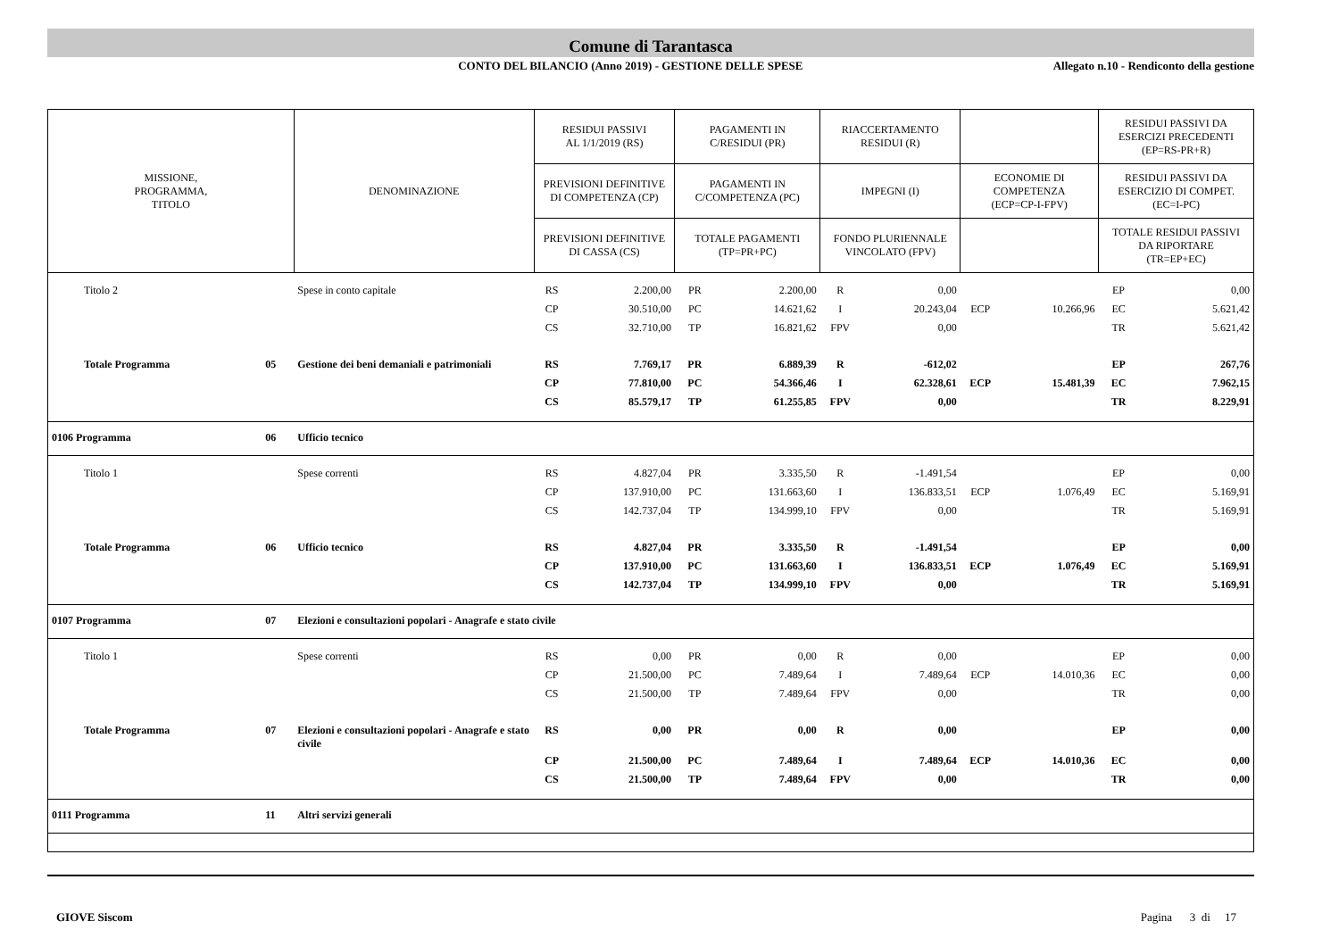Comune di Tarantasca
CONTO DEL BILANCIO (Anno 2019) - GESTIONE DELLE SPESE
Allegato n.10 - Rendiconto della gestione
| MISSIONE, PROGRAMMA, TITOLO | | DENOMINAZIONE | RESIDUI PASSIVI AL 1/1/2019 (RS) | | PAGAMENTI IN C/RESIDUI (PR) | | RIACCERTAMENTO RESIDUI (R) | | | | RESIDUI PASSIVI DA ESERCIZI PRECEDENTI (EP=RS-PR+R) | |
| --- | --- | --- | --- | --- | --- | --- | --- | --- | --- | --- | --- | --- |
| | | | PREVISIONI DEFINITIVE DI COMPETENZA (CP) | | PAGAMENTI IN C/COMPETENZA (PC) | | IMPEGNI (I) | | ECONOMIE DI COMPETENZA (ECP=CP-I-FPV) | | RESIDUI PASSIVI DA ESERCIZIO DI COMPET. (EC=I-PC) | |
| | | | PREVISIONI DEFINITIVE DI CASSA (CS) | | TOTALE PAGAMENTI (TP=PR+PC) | | FONDO PLURIENNALE VINCOLATO (FPV) | | | | TOTALE RESIDUI PASSIVI DA RIPORTARE (TR=EP+EC) | |
| Titolo 2 | | Spese in conto capitale | RS | 2.200,00 | PR | 2.200,00 | R | 0,00 | | | EP | 0,00 |
| | | | CP | 30.510,00 | PC | 14.621,62 | I | 20.243,04 | ECP | 10.266,96 | EC | 5.621,42 |
| | | | CS | 32.710,00 | TP | 16.821,62 | FPV | 0,00 | | | TR | 5.621,42 |
| Totale Programma | 05 | Gestione dei beni demaniali e patrimoniali | RS | 7.769,17 | PR | 6.889,39 | R | -612,02 | | | EP | 267,76 |
| | | | CP | 77.810,00 | PC | 54.366,46 | I | 62.328,61 | ECP | 15.481,39 | EC | 7.962,15 |
| | | | CS | 85.579,17 | TP | 61.255,85 | FPV | 0,00 | | | TR | 8.229,91 |
| 0106 Programma | 06 | Ufficio tecnico | | | | | | | | | | |
| Titolo 1 | | Spese correnti | RS | 4.827,04 | PR | 3.335,50 | R | -1.491,54 | | | EP | 0,00 |
| | | | CP | 137.910,00 | PC | 131.663,60 | I | 136.833,51 | ECP | 1.076,49 | EC | 5.169,91 |
| | | | CS | 142.737,04 | TP | 134.999,10 | FPV | 0,00 | | | TR | 5.169,91 |
| Totale Programma | 06 | Ufficio tecnico | RS | 4.827,04 | PR | 3.335,50 | R | -1.491,54 | | | EP | 0,00 |
| | | | CP | 137.910,00 | PC | 131.663,60 | I | 136.833,51 | ECP | 1.076,49 | EC | 5.169,91 |
| | | | CS | 142.737,04 | TP | 134.999,10 | FPV | 0,00 | | | TR | 5.169,91 |
| 0107 Programma | 07 | Elezioni e consultazioni popolari - Anagrafe e stato civile | | | | | | | | | | |
| Titolo 1 | | Spese correnti | RS | 0,00 | PR | 0,00 | R | 0,00 | | | EP | 0,00 |
| | | | CP | 21.500,00 | PC | 7.489,64 | I | 7.489,64 | ECP | 14.010,36 | EC | 0,00 |
| | | | CS | 21.500,00 | TP | 7.489,64 | FPV | 0,00 | | | TR | 0,00 |
| Totale Programma | 07 | Elezioni e consultazioni popolari - Anagrafe e stato civile | RS | 0,00 | PR | 0,00 | R | 0,00 | | | EP | 0,00 |
| | | | CP | 21.500,00 | PC | 7.489,64 | I | 7.489,64 | ECP | 14.010,36 | EC | 0,00 |
| | | | CS | 21.500,00 | TP | 7.489,64 | FPV | 0,00 | | | TR | 0,00 |
| 0111 Programma | 11 | Altri servizi generali | | | | | | | | | | |
GIOVE Siscom Pagina 3 di 17